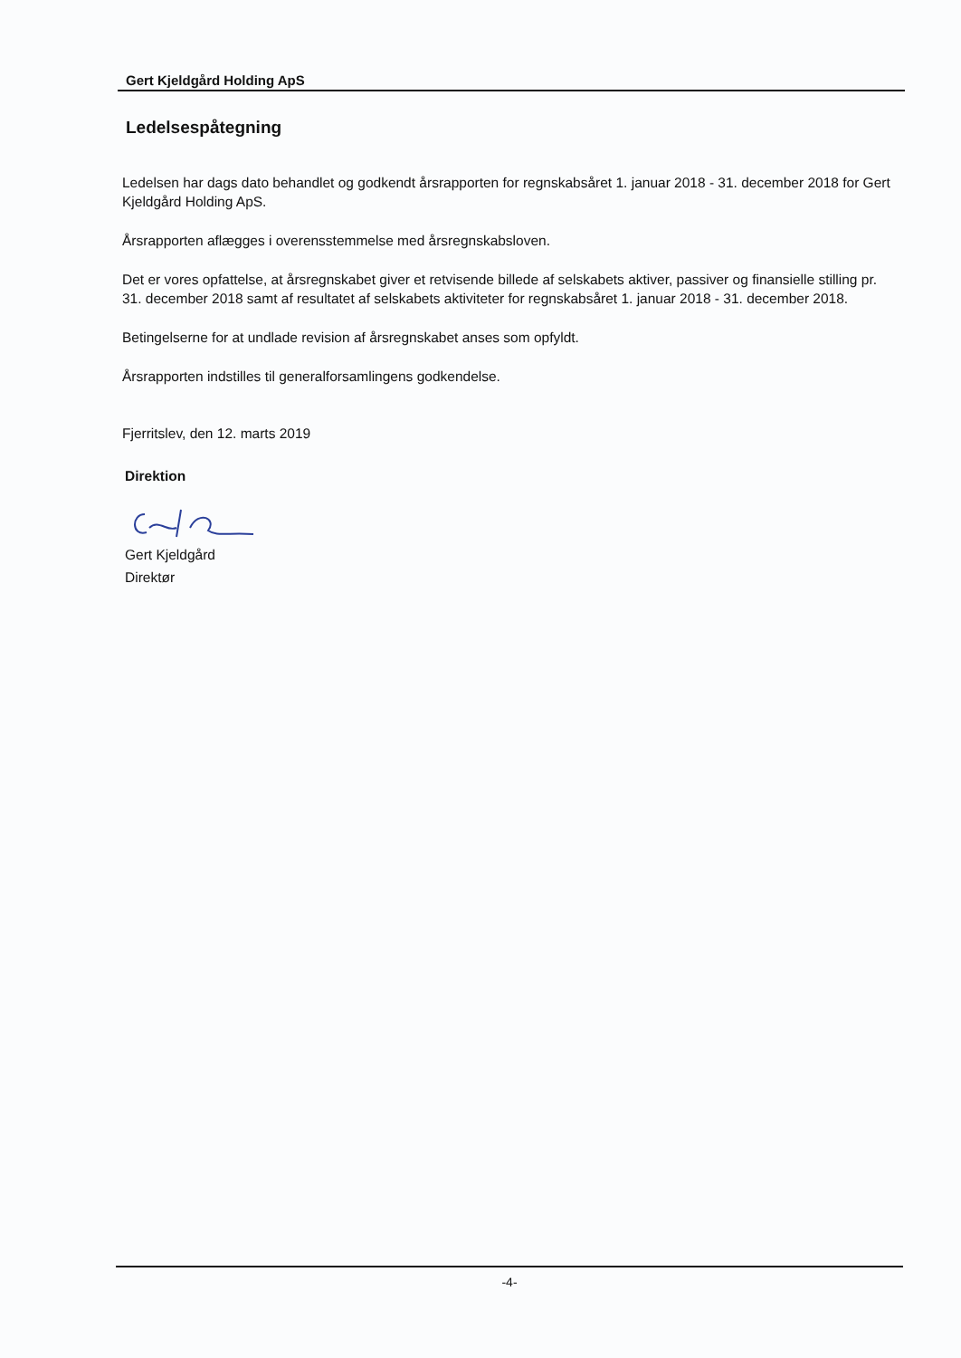Gert Kjeldgård Holding ApS
Ledelsespåtegning
Ledelsen har dags dato behandlet og godkendt årsrapporten for regnskabsåret 1. januar 2018 - 31. december 2018 for Gert Kjeldgård Holding ApS.
Årsrapporten aflægges i overensstemmelse med årsregnskabsloven.
Det er vores opfattelse, at årsregnskabet giver et retvisende billede af selskabets aktiver, passiver og finansielle stilling pr. 31. december 2018 samt af resultatet af selskabets aktiviteter for regnskabsåret 1. januar 2018 - 31. december 2018.
Betingelserne for at undlade revision af årsregnskabet anses som opfyldt.
Årsrapporten indstilles til generalforsamlingens godkendelse.
Fjerritslev, den 12. marts 2019
Direktion
Gert Kjeldgård
Direktør
-4-